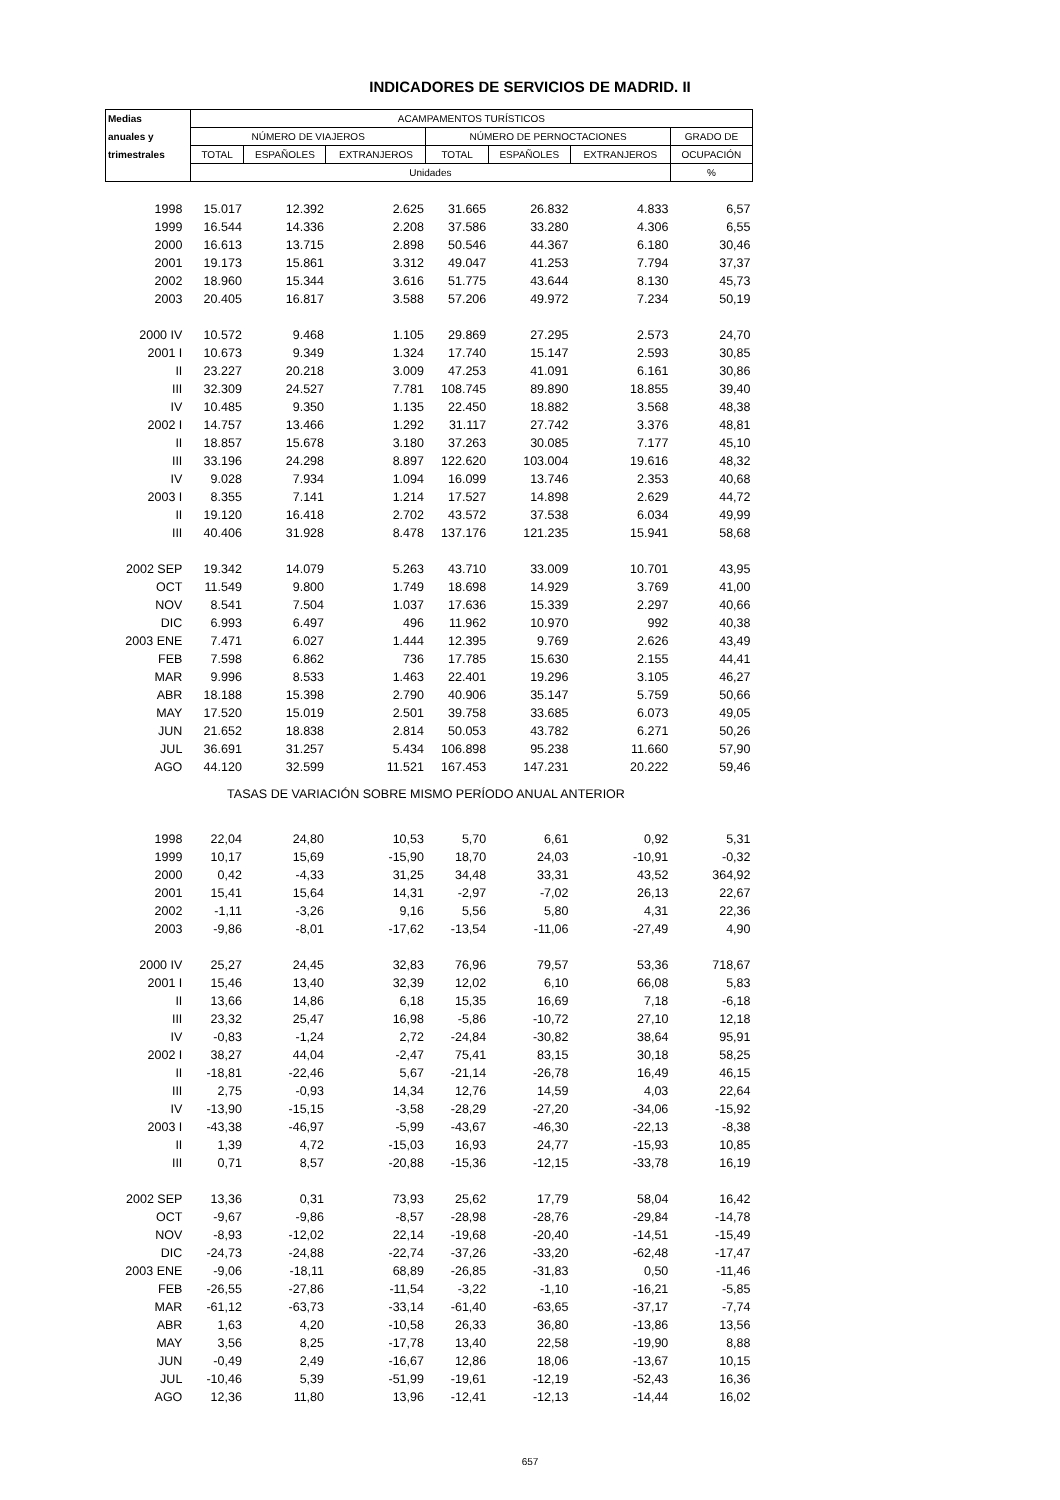INDICADORES DE SERVICIOS DE MADRID. II
| Medias | ACAMPAMENTOS TURÍSTICOS | | | | | | |
| --- | --- | --- | --- | --- | --- | --- | --- |
| anuales y | NÚMERO DE VIAJEROS | | | NÚMERO DE PERNOCTACIONES | | | GRADO DE |
| trimestrales | TOTAL | ESPAÑOLES | EXTRANJEROS | TOTAL | ESPAÑOLES | EXTRANJEROS | OCUPACIÓN |
| | Unidades | | | | | | % |
| 1998 | 15.017 | 12.392 | 2.625 | 31.665 | 26.832 | 4.833 | 6,57 |
| 1999 | 16.544 | 14.336 | 2.208 | 37.586 | 33.280 | 4.306 | 6,55 |
| 2000 | 16.613 | 13.715 | 2.898 | 50.546 | 44.367 | 6.180 | 30,46 |
| 2001 | 19.173 | 15.861 | 3.312 | 49.047 | 41.253 | 7.794 | 37,37 |
| 2002 | 18.960 | 15.344 | 3.616 | 51.775 | 43.644 | 8.130 | 45,73 |
| 2003 | 20.405 | 16.817 | 3.588 | 57.206 | 49.972 | 7.234 | 50,19 |
| 2000 IV | 10.572 | 9.468 | 1.105 | 29.869 | 27.295 | 2.573 | 24,70 |
| 2001 I | 10.673 | 9.349 | 1.324 | 17.740 | 15.147 | 2.593 | 30,85 |
| II | 23.227 | 20.218 | 3.009 | 47.253 | 41.091 | 6.161 | 30,86 |
| III | 32.309 | 24.527 | 7.781 | 108.745 | 89.890 | 18.855 | 39,40 |
| IV | 10.485 | 9.350 | 1.135 | 22.450 | 18.882 | 3.568 | 48,38 |
| 2002 I | 14.757 | 13.466 | 1.292 | 31.117 | 27.742 | 3.376 | 48,81 |
| II | 18.857 | 15.678 | 3.180 | 37.263 | 30.085 | 7.177 | 45,10 |
| III | 33.196 | 24.298 | 8.897 | 122.620 | 103.004 | 19.616 | 48,32 |
| IV | 9.028 | 7.934 | 1.094 | 16.099 | 13.746 | 2.353 | 40,68 |
| 2003 I | 8.355 | 7.141 | 1.214 | 17.527 | 14.898 | 2.629 | 44,72 |
| II | 19.120 | 16.418 | 2.702 | 43.572 | 37.538 | 6.034 | 49,99 |
| III | 40.406 | 31.928 | 8.478 | 137.176 | 121.235 | 15.941 | 58,68 |
| 2002 SEP | 19.342 | 14.079 | 5.263 | 43.710 | 33.009 | 10.701 | 43,95 |
| OCT | 11.549 | 9.800 | 1.749 | 18.698 | 14.929 | 3.769 | 41,00 |
| NOV | 8.541 | 7.504 | 1.037 | 17.636 | 15.339 | 2.297 | 40,66 |
| DIC | 6.993 | 6.497 | 496 | 11.962 | 10.970 | 992 | 40,38 |
| 2003 ENE | 7.471 | 6.027 | 1.444 | 12.395 | 9.769 | 2.626 | 43,49 |
| FEB | 7.598 | 6.862 | 736 | 17.785 | 15.630 | 2.155 | 44,41 |
| MAR | 9.996 | 8.533 | 1.463 | 22.401 | 19.296 | 3.105 | 46,27 |
| ABR | 18.188 | 15.398 | 2.790 | 40.906 | 35.147 | 5.759 | 50,66 |
| MAY | 17.520 | 15.019 | 2.501 | 39.758 | 33.685 | 6.073 | 49,05 |
| JUN | 21.652 | 18.838 | 2.814 | 50.053 | 43.782 | 6.271 | 50,26 |
| JUL | 36.691 | 31.257 | 5.434 | 106.898 | 95.238 | 11.660 | 57,90 |
| AGO | 44.120 | 32.599 | 11.521 | 167.453 | 147.231 | 20.222 | 59,46 |
| TASAS DE VARIACIÓN SOBRE MISMO PERÍODO ANUAL ANTERIOR | | | | | | | |
| 1998 | 22,04 | 24,80 | 10,53 | 5,70 | 6,61 | 0,92 | 5,31 |
| 1999 | 10,17 | 15,69 | -15,90 | 18,70 | 24,03 | -10,91 | -0,32 |
| 2000 | 0,42 | -4,33 | 31,25 | 34,48 | 33,31 | 43,52 | 364,92 |
| 2001 | 15,41 | 15,64 | 14,31 | -2,97 | -7,02 | 26,13 | 22,67 |
| 2002 | -1,11 | -3,26 | 9,16 | 5,56 | 5,80 | 4,31 | 22,36 |
| 2003 | -9,86 | -8,01 | -17,62 | -13,54 | -11,06 | -27,49 | 4,90 |
| 2000 IV | 25,27 | 24,45 | 32,83 | 76,96 | 79,57 | 53,36 | 718,67 |
| 2001 I | 15,46 | 13,40 | 32,39 | 12,02 | 6,10 | 66,08 | 5,83 |
| II | 13,66 | 14,86 | 6,18 | 15,35 | 16,69 | 7,18 | -6,18 |
| III | 23,32 | 25,47 | 16,98 | -5,86 | -10,72 | 27,10 | 12,18 |
| IV | -0,83 | -1,24 | 2,72 | -24,84 | -30,82 | 38,64 | 95,91 |
| 2002 I | 38,27 | 44,04 | -2,47 | 75,41 | 83,15 | 30,18 | 58,25 |
| II | -18,81 | -22,46 | 5,67 | -21,14 | -26,78 | 16,49 | 46,15 |
| III | 2,75 | -0,93 | 14,34 | 12,76 | 14,59 | 4,03 | 22,64 |
| IV | -13,90 | -15,15 | -3,58 | -28,29 | -27,20 | -34,06 | -15,92 |
| 2003 I | -43,38 | -46,97 | -5,99 | -43,67 | -46,30 | -22,13 | -8,38 |
| II | 1,39 | 4,72 | -15,03 | 16,93 | 24,77 | -15,93 | 10,85 |
| III | 0,71 | 8,57 | -20,88 | -15,36 | -12,15 | -33,78 | 16,19 |
| 2002 SEP | 13,36 | 0,31 | 73,93 | 25,62 | 17,79 | 58,04 | 16,42 |
| OCT | -9,67 | -9,86 | -8,57 | -28,98 | -28,76 | -29,84 | -14,78 |
| NOV | -8,93 | -12,02 | 22,14 | -19,68 | -20,40 | -14,51 | -15,49 |
| DIC | -24,73 | -24,88 | -22,74 | -37,26 | -33,20 | -62,48 | -17,47 |
| 2003 ENE | -9,06 | -18,11 | 68,89 | -26,85 | -31,83 | 0,50 | -11,46 |
| FEB | -26,55 | -27,86 | -11,54 | -3,22 | -1,10 | -16,21 | -5,85 |
| MAR | -61,12 | -63,73 | -33,14 | -61,40 | -63,65 | -37,17 | -7,74 |
| ABR | 1,63 | 4,20 | -10,58 | 26,33 | 36,80 | -13,86 | 13,56 |
| MAY | 3,56 | 8,25 | -17,78 | 13,40 | 22,58 | -19,90 | 8,88 |
| JUN | -0,49 | 2,49 | -16,67 | 12,86 | 18,06 | -13,67 | 10,15 |
| JUL | -10,46 | 5,39 | -51,99 | -19,61 | -12,19 | -52,43 | 16,36 |
| AGO | 12,36 | 11,80 | 13,96 | -12,41 | -12,13 | -14,44 | 16,02 |
657